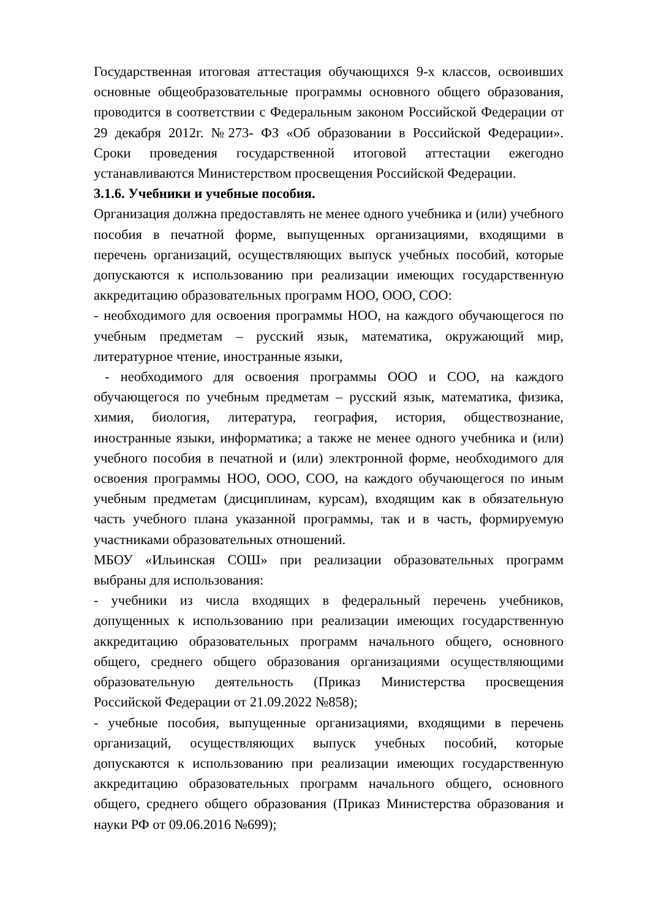Государственная итоговая аттестация обучающихся 9-х классов, освоивших основные общеобразовательные программы основного общего образования, проводится в соответствии с Федеральным законом Российской Федерации от 29 декабря 2012г. №273- ФЗ «Об образовании в Российской Федерации». Сроки проведения государственной итоговой аттестации ежегодно устанавливаются Министерством просвещения Российской Федерации.
3.1.6. Учебники и учебные пособия.
Организация должна предоставлять не менее одного учебника и (или) учебного пособия в печатной форме, выпущенных организациями, входящими в перечень организаций, осуществляющих выпуск учебных пособий, которые допускаются к использованию при реализации имеющих государственную аккредитацию образовательных программ НОО, ООО, СОО:
- необходимого для освоения программы НОО, на каждого обучающегося по учебным предметам – русский язык, математика, окружающий мир, литературное чтение, иностранные языки,
- необходимого для освоения программы ООО и СОО, на каждого обучающегося по учебным предметам – русский язык, математика, физика, химия, биология, литература, география, история, обществознание, иностранные языки, информатика; а также не менее одного учебника и (или) учебного пособия в печатной и (или) электронной форме, необходимого для освоения программы НОО, ООО, СОО, на каждого обучающегося по иным учебным предметам (дисциплинам, курсам), входящим как в обязательную часть учебного плана указанной программы, так и в часть, формируемую участниками образовательных отношений.
МБОУ «Ильинская СОШ» при реализации образовательных программ выбраны для использования:
- учебники из числа входящих в федеральный перечень учебников, допущенных к использованию при реализации имеющих государственную аккредитацию образовательных программ начального общего, основного общего, среднего общего образования организациями осуществляющими образовательную деятельность (Приказ Министерства просвещения Российской Федерации от 21.09.2022 №858);
- учебные пособия, выпущенные организациями, входящими в перечень организаций, осуществляющих выпуск учебных пособий, которые допускаются к использованию при реализации имеющих государственную аккредитацию образовательных программ начального общего, основного общего, среднего общего образования (Приказ Министерства образования и науки РФ от 09.06.2016 №699);